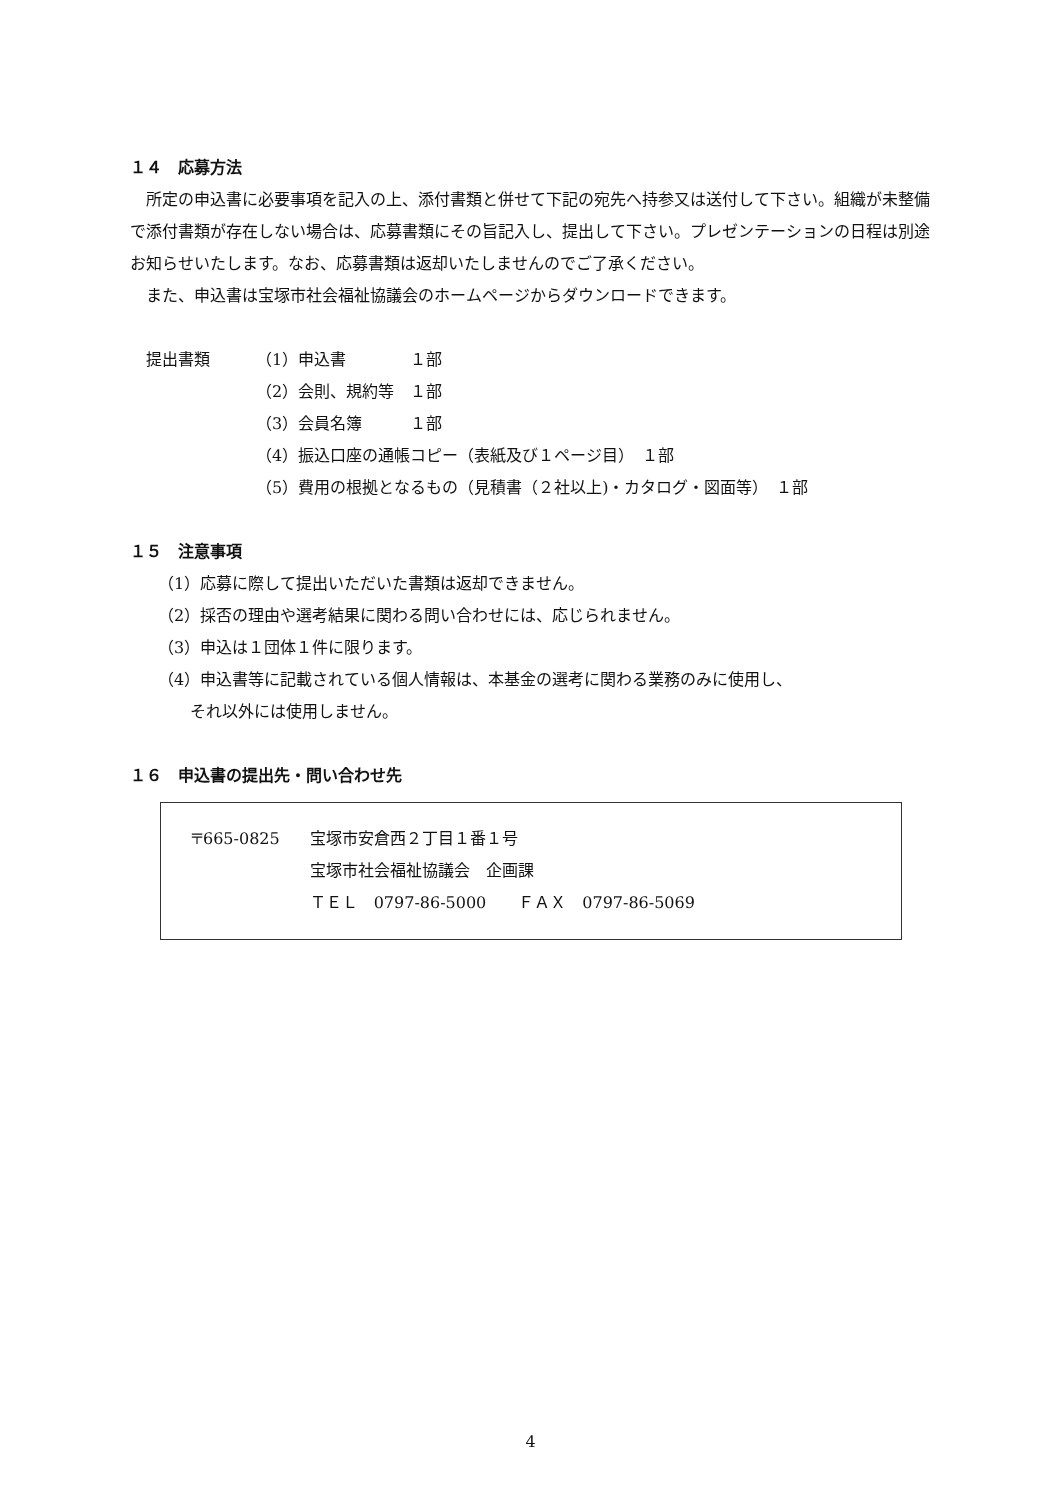１４　応募方法
所定の申込書に必要事項を記入の上、添付書類と併せて下記の宛先へ持参又は送付して下さい。組織が未整備で添付書類が存在しない場合は、応募書類にその旨記入し、提出して下さい。プレゼンテーションの日程は別途お知らせいたします。なお、応募書類は返却いたしませんのでご了承ください。
また、申込書は宝塚市社会福祉協議会のホームページからダウンロードできます。
| 提出書類 | （1）申込書 １部 |
| | （2）会則、規約等 １部 |
| | （3）会員名簿 １部 |
| | （4）振込口座の通帳コピー（表紙及び１ページ目） １部 |
| | （5）費用の根拠となるもの（見積書（２社以上)・カタログ・図面等） １部 |
１５　注意事項
（1）応募に際して提出いただいた書類は返却できません。
（2）採否の理由や選考結果に関わる問い合わせには、応じられません。
（3）申込は１団体１件に限ります。
（4）申込書等に記載されている個人情報は、本基金の選考に関わる業務のみに使用し、
　　それ以外には使用しません。
１６　申込書の提出先・問い合わせ先
| 〒665-0825 | 宝塚市安倉西２丁目１番１号 |
| | 宝塚市社会福祉協議会 企画課 |
| | ＴＥＬ 0797-86-5000 ＦＡＸ 0797-86-5069 |
4